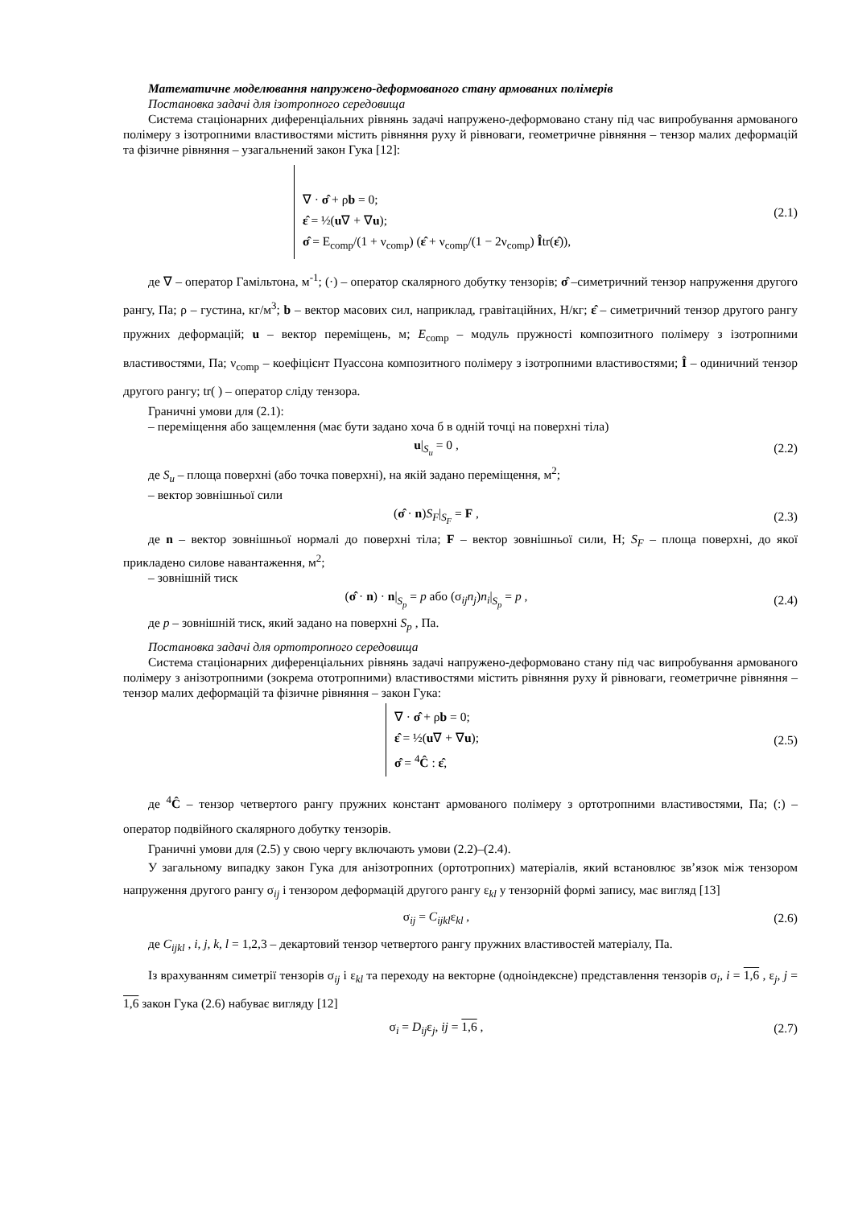Математичне моделювання напружено-деформованого стану армованих полімерів
Постановка задачі для ізотропного середовища
Система стаціонарних диференціальних рівнянь задачі напружено-деформовано стану під час випробування армованого полімеру з ізотропними властивостями містить рівняння руху й рівноваги, геометричне рівняння – тензор малих деформацій та фізичне рівняння – узагальнений закон Гука [12]:
∇ · σ̂ + ρb = 0;
ε̂ = ½(u∇ + ∇u);
σ̂ = E<sub>comp</sub>/(1 + ν<sub>comp</sub>) (ε̂ + ν<sub>comp</sub>/(1 − 2ν<sub>comp</sub>) Îtr(ε̂)),
(2.1)
де ∇ – оператор Гамільтона, м<sup>-1</sup>; (·) – оператор скалярного добутку тензорів; σ̂ –симетричний тензор напруження другого рангу, Па; ρ – густина, кг/м<sup>3</sup>; b – вектор масових сил, наприклад, гравітаційних, Н/кг; ε̂ – симетричний тензор другого рангу пружних деформацій; u – вектор переміщень, м; E<sub>comp</sub> – модуль пружності композитного полімеру з ізотропними властивостями, Па; ν<sub>comp</sub> – коефіцієнт Пуассона композитного полімеру з ізотропними властивостями; Î – одиничний тензор другого рангу; tr( ) – оператор сліду тензора.
Граничні умови для (2.1):
– переміщення або защемлення (має бути задано хоча б в одній точці на поверхні тіла)
u|<sub>S<sub>u</sub></sub> = 0 , (2.2)
де S<sub>u</sub> – площа поверхні (або точка поверхні), на якій задано переміщення, м<sup>2</sup>;
– вектор зовнішньої сили
(σ̂ · n)S<sub>F</sub>|<sub>S<sub>F</sub></sub> = F , (2.3)
де n – вектор зовнішньої нормалі до поверхні тіла; F – вектор зовнішньої сили, Н; S<sub>F</sub> – площа поверхні, до якої прикладено силове навантаження, м<sup>2</sup>;
– зовнішній тиск
(σ̂ · n) · n|<sub>S<sub>p</sub></sub> = p або (σ<sub>ij</sub>n<sub>j</sub>)n<sub>i</sub>|<sub>S<sub>p</sub></sub> = p ,
(2.4)
де p – зовнішній тиск, який задано на поверхні S<sub>p</sub> , Па.
Постановка задачі для ортотропного середовища
Система стаціонарних диференціальних рівнянь задачі напружено-деформовано стану під час випробування армованого полімеру з анізотропними (зокрема ототропними) властивостями містить рівняння руху й рівноваги, геометричне рівняння – тензор малих деформацій та фізичне рівняння – закон Гука:
∇ · σ̂ + ρb = 0;
ε̂ = ½(u∇ + ∇u);
σ̂ = <sup>4</sup>Ĉ : ε̂,
(2.5)
де <sup>4</sup>Ĉ – тензор четвертого рангу пружних констант армованого полімеру з ортотропними властивостями, Па; (:) – оператор подвійного скалярного добутку тензорів.
Граничні умови для (2.5) у свою чергу включають умови (2.2)–(2.4).
У загальному випадку закон Гука для анізотропних (ортотропних) матеріалів, який встановлює зв’язок між тензором напруження другого рангу σ<sub>ij</sub> і тензором деформацій другого рангу ε<sub>kl</sub> у тензорній формі запису, має вигляд [13]
σ<sub>ij</sub> = C<sub>ijkl</sub>ε<sub>kl</sub> , (2.6)
де C<sub>ijkl</sub> , i, j, k, l = 1,2,3 – декартовий тензор четвертого рангу пружних властивостей матеріалу, Па.
Із врахуванням симетрії тензорів σ<sub>ij</sub> і ε<sub>kl</sub> та переходу на векторне (одноіндексне) представлення тензорів σ<sub>i</sub>, i = 1,6 , ε<sub>j</sub>, j = 1,6 закон Гука (2.6) набуває вигляду [12]
σ<sub>i</sub> = D<sub>ij</sub>ε<sub>j</sub>, ij = 1,6 , (2.7)